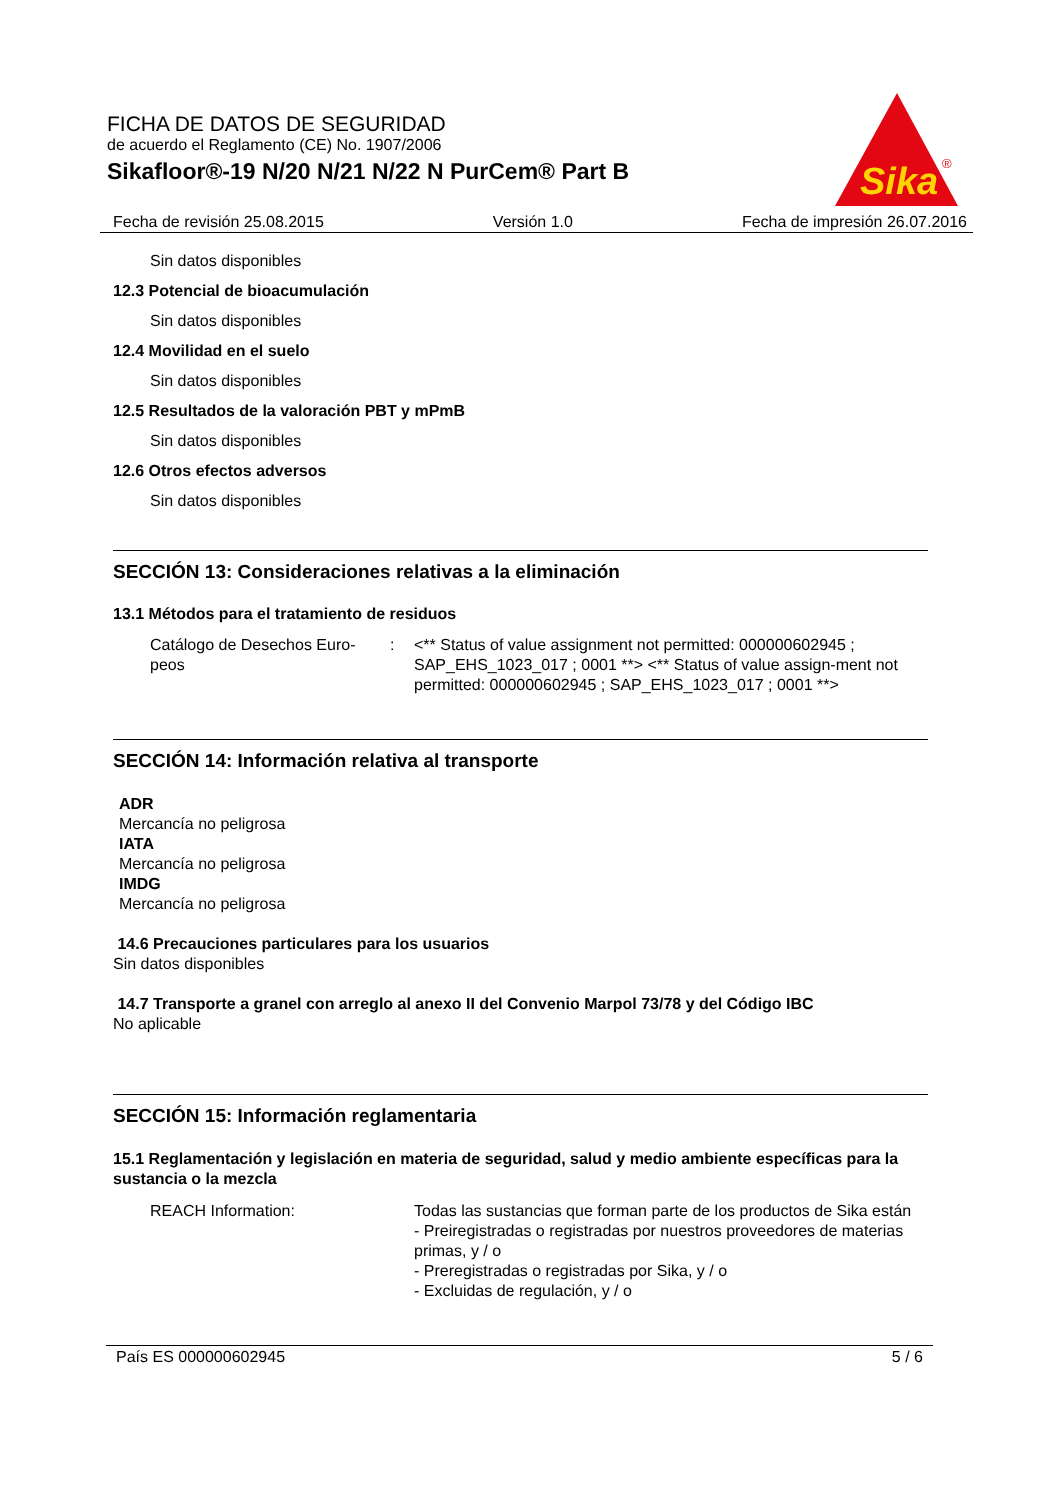FICHA DE DATOS DE SEGURIDAD
de acuerdo el Reglamento (CE) No. 1907/2006
Sikafloor®-19 N/20 N/21 N/22 N PurCem® Part B
Sika
®
Fecha de revisión 25.08.2015 Versión 1.0 Fecha de impresión 26.07.2016
Sin datos disponibles
12.3 Potencial de bioacumulación
Sin datos disponibles
12.4 Movilidad en el suelo
Sin datos disponibles
12.5 Resultados de la valoración PBT y mPmB
Sin datos disponibles
12.6 Otros efectos adversos
Sin datos disponibles
SECCIÓN 13: Consideraciones relativas a la eliminación
13.1 Métodos para el tratamiento de residuos
Catálogo de Desechos Euro-peos
: <** Status of value assignment not permitted: 000000602945 ; SAP_EHS_1023_017 ; 0001 **> <** Status of value assign-ment not permitted: 000000602945 ; SAP_EHS_1023_017 ; 0001 **>
SECCIÓN 14: Información relativa al transporte
ADR
Mercancía no peligrosa
IATA
Mercancía no peligrosa
IMDG
Mercancía no peligrosa
14.6 Precauciones particulares para los usuarios
Sin datos disponibles
14.7 Transporte a granel con arreglo al anexo II del Convenio Marpol 73/78 y del Código IBC
No aplicable
SECCIÓN 15: Información reglamentaria
15.1 Reglamentación y legislación en materia de seguridad, salud y medio ambiente específicas para la sustancia o la mezcla
REACH Information: Todas las sustancias que forman parte de los productos de Sika están
- Preiregistradas o registradas por nuestros proveedores de materias primas, y / o
- Preregistradas o registradas por Sika, y / o
- Excluidas de regulación, y / o
País ES 000000602945 5 / 6